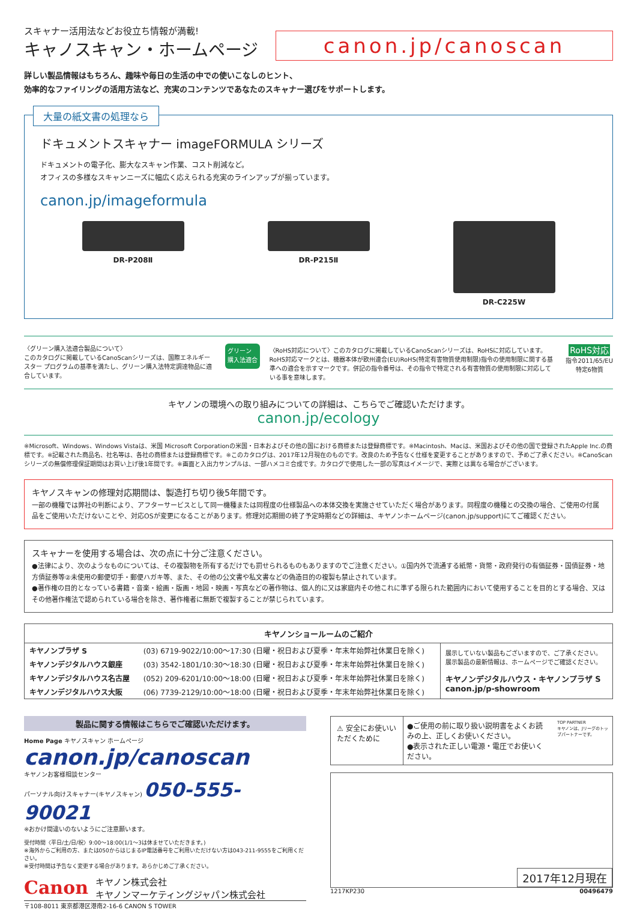スキャナー活用法などお役立ち情報が満載!
キャノスキャン・ホームページ
canon.jp/canoscan
詳しい製品情報はもちろん、趣味や毎日の生活の中での使いこなしのヒント、
効率的なファイリングの活用方法など、充実のコンテンツであなたのスキャナー選びをサポートします。
大量の紙文書の処理なら
ドキュメントスキャナー imageFORMULA シリーズ
ドキュメントの電子化、膨大なスキャン作業、コスト削減など。
オフィスの多様なスキャンニーズに幅広く応えられる充実のラインアップが揃っています。
canon.jp/imageformula
DR-P208Ⅱ DR-P215Ⅱ DR-C225W
〈グリーン購入法適合製品について〉
このカタログに掲載しているCanoScanシリーズは、国際エネルギースター プログラムの基準を満たし、グリーン購入法特定調達物品に適合しています。
グリーン
購入法適合
〈RoHS対応について〉このカタログに掲載しているCanoScanシリーズは、RoHSに対応しています。
RoHS対応マークとは、機器本体が欧州連合(EU)RoHS(特定有害物質使用制限)指令の使用制限に関する基準への適合を示すマークです。併記の指令番号は、その指令で特定される有害物質の使用制限に対応している事を意味します。
RoHS対応
指令2011/65/EU
特定6物質
キヤノンの環境への取り組みについての詳細は、こちらでご確認いただけます。
canon.jp/ecology
※Microsoft、Windows、Windows Vistaは、米国 Microsoft Corporationの米国・日本およびその他の国における商標または登録商標です。※Macintosh、Macは、米国およびその他の国で登録されたApple Inc.の商標です。※記載された商品名、社名等は、各社の商標または登録商標です。※このカタログは、2017年12月現在のものです。改良のため予告なく仕様を変更することがありますので、予めご了承ください。※CanoScanシリーズの無償修理保証期間はお買い上げ後1年間です。※画面と入出力サンプルは、一部ハメコミ合成です。カタログで使用した一部の写真はイメージで、実際とは異なる場合がございます。
キヤノスキャンの修理対応期間は、製造打ち切り後5年間です。
一部の機種では弊社の判断により、アフターサービスとして同一機種または同程度の仕様製品への本体交換を実施させていただく場合があります。同程度の機種との交換の場合、ご使用の付属品をご使用いただけないことや、対応OSが変更になることがあります。修理対応期間の終了予定時期などの詳細は、キヤノンホームページ(canon.jp/support)にてご確認ください。
スキャナーを使用する場合は、次の点に十分ご注意ください。
●法律により、次のようなものについては、その複製物を所有するだけでも罰せられるものもありますのでご注意ください。①国内外で流通する紙幣・貨幣・政府発行の有価証券・国債証券・地方債証券等②未使用の郵便切手・郵便ハガキ等、また、その他の公文書や私文書などの偽造目的の複製も禁止されています。
●著作権の目的となっている書籍・音楽・絵画・版画・地図・映画・写真などの著作物は、個人的に又は家庭内その他これに準ずる限られた範囲内において使用することを目的とする場合、又はその他著作権法で認められている場合を除き、著作権者に無断で複製することが禁じられています。
| キヤノンショールームのご紹介 | | |
| --- | --- | --- |
| キヤノンプラザ S | (03) 6719-9022/10:00～17:30 (日曜・祝日および夏季・年末年始弊社休業日を除く) | 展示していない製品もございますので、ご了承ください。 展示製品の最新情報は、ホームページでご確認ください。 キヤノンデジタルハウス・キヤノンプラザ S canon.jp/p-showroom |
| キヤノンデジタルハウス銀座 | (03) 3542-1801/10:30～18:30 (日曜・祝日および夏季・年末年始弊社休業日を除く) | |
| キヤノンデジタルハウス名古屋 | (052) 209-6201/10:00～18:00 (日曜・祝日および夏季・年末年始弊社休業日を除く) | |
| キヤノンデジタルハウス大阪 | (06) 7739-2129/10:00～18:00 (日曜・祝日および夏季・年末年始弊社休業日を除く) | |
製品に関する情報はこちらでご確認いただけます。
Home Page キヤノスキャン ホームページ
canon.jp/canoscan
キヤノンお客様相談センター
パーソナル向けスキャナー(キヤノスキャン) 050-555-90021
※おかけ間違いのないようにご注意願います。
受付時間〈平日/土/日/祝〉9:00～18:00(1/1～3は休ませていただきます。)
※海外からご利用の方、または050からはじまるIP電話番号をご利用いただけない方は043-211-9555をご利用ください。
※受付時間は予告なく変更する場合があります。あらかじめご了承ください。
Canon キヤノン株式会社
キヤノンマーケティングジャパン株式会社
〒108-8011 東京都港区港南2-16-6 CANON S TOWER
⚠ 安全にお使いいただくために
●ご使用の前に取り扱い説明書をよくお読みの上、正しくお使いください。
●表示された正しい電源・電圧でお使いください。
TOP PARTNER
キヤノンは、Jリーグのトップパートナーです。
2017年12月現在
1217KP230 00496479